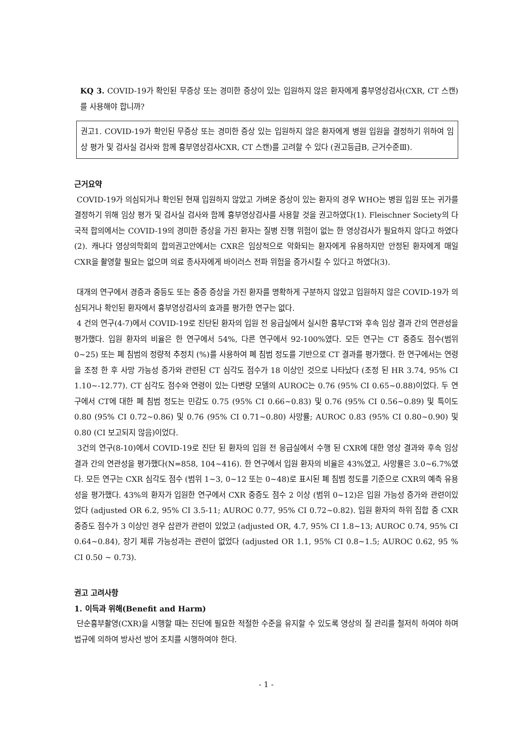KQ 3. COVID-19가 확인된 무증상 또는 경미한 증상이 있는 입원하지 않은 환자에게 흉부영상검사(CXR, CT 스캔)를 사용해야 합니까?
권고1. COVID-19가 확인된 무증상 또는 경미한 증상 있는 입원하지 않은 환자에게 병원 입원을 결정하기 위하여 임상 평가 및 검사실 검사와 함께 흉부영상검사CXR, CT 스캔)를 고려할 수 있다 (권고등급B, 근거수준Ⅲ).
근거요약
COVID-19가 의심되거나 확인된 현재 입원하지 않았고 가벼운 증상이 있는 환자의 경우 WHO는 병원 입원 또는 귀가를 결정하기 위해 임상 평가 및 검사실 검사와 함께 흉부영상검사를 사용할 것을 권고하였다(1). Fleischner Society의 다국적 합의에서는 COVID-19의 경미한 증상을 가진 환자는 질병 진행 위험이 없는 한 영상검사가 필요하지 않다고 하였다(2). 캐나다 영상의학회의 합의권고안에서는 CXR은 임상적으로 악화되는 환자에게 유용하지만 안정된 환자에게 매일 CXR을 촬영할 필요는 없으며 의료 종사자에게 바이러스 전파 위험을 증가시킬 수 있다고 하였다(3).
대개의 연구에서 경증과 중등도 또는 중증 증상을 가진 환자를 명확하게 구분하지 않았고 입원하지 않은 COVID-19가 의심되거나 확인된 환자에서 흉부영상검사의 효과를 평가한 연구는 없다.
4 건의 연구(4-7)에서 COVID-19로 진단된 환자의 입원 전 응급실에서 실시한 흉부CT와 후속 임상 결과 간의 연관성을 평가했다. 입원 환자의 비율은 한 연구에서 54%, 다른 연구에서 92-100%였다. 모든 연구는 CT 중증도 점수(범위 0~25) 또는 폐 침범의 정량적 추정치 (%)를 사용하여 폐 침범 정도를 기반으로 CT 결과를 평가했다. 한 연구에서는 연령을 조정 한 후 사망 가능성 증가와 관련된 CT 심각도 점수가 18 이상인 것으로 나타났다 (조정 된 HR 3.74, 95% CI 1.10~-12.77). CT 심각도 점수와 연령이 있는 다변량 모델의 AUROC는 0.76 (95% CI 0.65~0.88)이었다. 두 연구에서 CT에 대한 폐 침범 정도는 민감도 0.75 (95% CI 0.66~0.83) 및 0.76 (95% CI 0.56~0.89) 및 특이도 0.80 (95% CI 0.72~0.86) 및 0.76 (95% CI 0.71~0.80) 사망률; AUROC 0.83 (95% CI 0.80~0.90) 및 0.80 (CI 보고되지 않음)이었다.
3건의 연구(8-10)에서 COVID-19로 진단 된 환자의 입원 전 응급실에서 수행 된 CXR에 대한 영상 결과와 후속 임상 결과 간의 연관성을 평가했다(N=858, 104~416). 한 연구에서 입원 환자의 비율은 43%였고, 사망률은 3.0~6.7%였다. 모든 연구는 CXR 심각도 점수 (범위 1~3, 0~12 또는 0~48)로 표시된 폐 침범 정도를 기준으로 CXR의 예측 유용성을 평가했다. 43%의 환자가 입원한 연구에서 CXR 중증도 점수 2 이상 (범위 0~12)은 입원 가능성 증가와 관련이있었다 (adjusted OR 6.2, 95% CI 3.5-11; AUROC 0.77, 95% CI 0.72~0.82). 입원 환자의 하위 집합 중 CXR 중증도 점수가 3 이상인 경우 삽관가 관련이 있었고 (adjusted OR, 4.7, 95% CI 1.8~13; AUROC 0.74, 95% CI 0.64~0.84), 장기 체류 가능성과는 관련이 없었다 (adjusted OR 1.1, 95% CI 0.8~1.5; AUROC 0.62, 95 % CI 0.50 ~ 0.73).
권고 고려사항
1. 이득과 위해(Benefit and Harm)
단순흉부촬영(CXR)을 시행할 때는 진단에 필요한 적절한 수준을 유지할 수 있도록 영상의 질 관리를 철저히 하여야 하며 법규에 의하여 방사선 방어 조치를 시행하여야 한다.
- 1 -